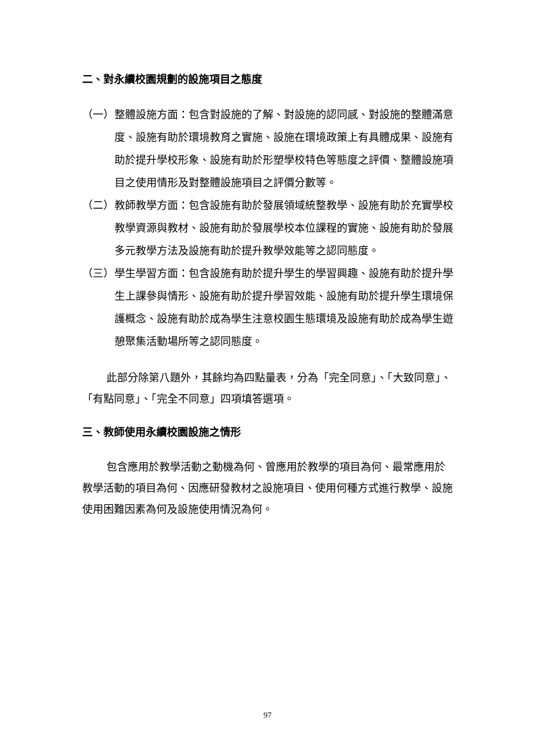二、對永續校園規劃的設施項目之態度
（一） 整體設施方面：包含對設施的了解、對設施的認同感、對設施的整體滿意度、設施有助於環境教育之實施、設施在環境政策上有具體成果、設施有助於提升學校形象、設施有助於形塑學校特色等態度之評價、整體設施項目之使用情形及對整體設施項目之評價分數等。
（二） 教師教學方面：包含設施有助於發展領域統整教學、設施有助於充實學校教學資源與教材、設施有助於發展學校本位課程的實施、設施有助於發展多元教學方法及設施有助於提升教學效能等之認同態度。
（三） 學生學習方面：包含設施有助於提升學生的學習興趣、設施有助於提升學生上課參與情形、設施有助於提升學習效能、設施有助於提升學生環境保護概念、設施有助於成為學生注意校園生態環境及設施有助於成為學生遊憩聚集活動場所等之認同態度。
此部分除第八題外，其餘均為四點量表，分為「完全同意」、「大致同意」、「有點同意」、「完全不同意」四項填答選項。
三、教師使用永續校園設施之情形
包含應用於教學活動之動機為何、曾應用於教學的項目為何、最常應用於教學活動的項目為何、因應研發教材之設施項目、使用何種方式進行教學、設施使用困難因素為何及設施使用情況為何。
97